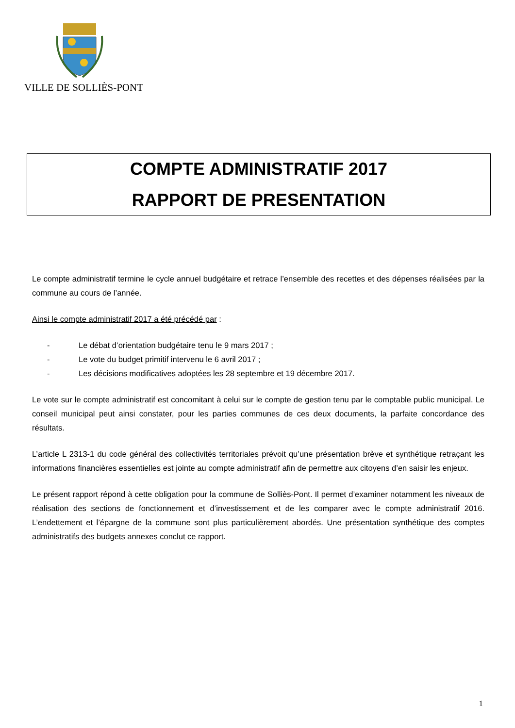VILLE DE SOLLIÈS-PONT
COMPTE ADMINISTRATIF 2017
RAPPORT DE PRESENTATION
Le compte administratif termine le cycle annuel budgétaire et retrace l’ensemble des recettes et des dépenses réalisées par la commune au cours de l’année.
Ainsi le compte administratif 2017 a été précédé par :
- Le débat d’orientation budgétaire tenu le 9 mars 2017 ;
- Le vote du budget primitif intervenu le 6 avril 2017 ;
- Les décisions modificatives adoptées les 28 septembre et 19 décembre 2017.
Le vote sur le compte administratif est concomitant à celui sur le compte de gestion tenu par le comptable public municipal. Le conseil municipal peut ainsi constater, pour les parties communes de ces deux documents, la parfaite concordance des résultats.
L’article L 2313-1 du code général des collectivités territoriales prévoit qu’une présentation brève et synthétique retraçant les informations financières essentielles est jointe au compte administratif afin de permettre aux citoyens d’en saisir les enjeux.
Le présent rapport répond à cette obligation pour la commune de Solliès-Pont. Il permet d’examiner notamment les niveaux de réalisation des sections de fonctionnement et d’investissement et de les comparer avec le compte administratif 2016. L’endettement et l’épargne de la commune sont plus particulièrement abordés. Une présentation synthétique des comptes administratifs des budgets annexes conclut ce rapport.
1